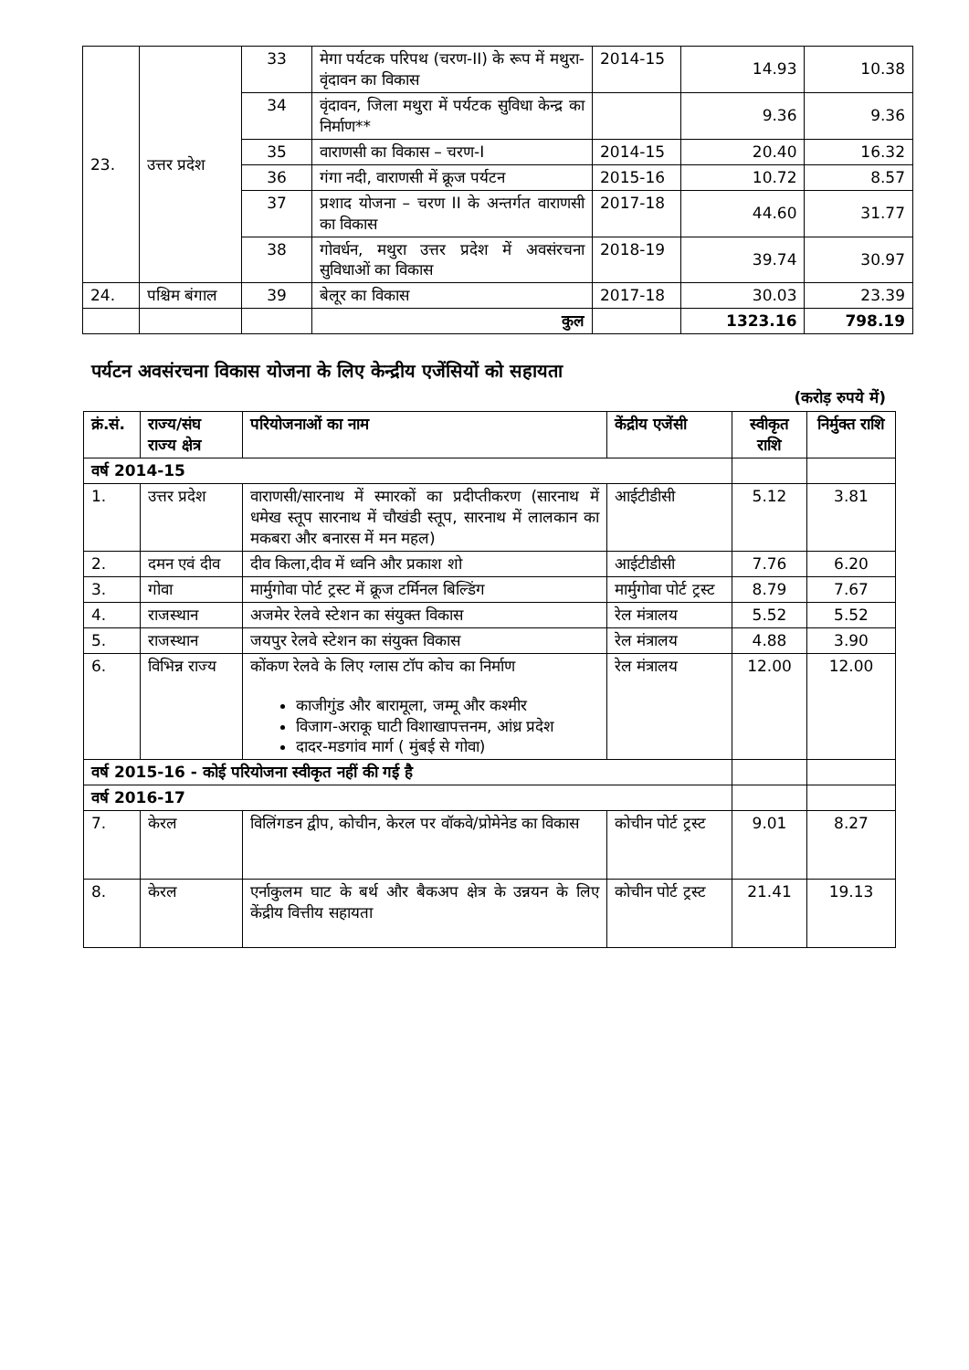| 23. | उत्तर प्रदेश | 33 | मेगा पर्यटक परिपथ (चरण-II) के रूप में मथुरा-वृंदावन का विकास | 2014-15 | 14.93 | 10.38 |
| | | 34 | वृंदावन, जिला मथुरा में पर्यटक सुविधा केन्द्र का निर्माण** | | 9.36 | 9.36 |
| | | 35 | वाराणसी का विकास – चरण-I | 2014-15 | 20.40 | 16.32 |
| | | 36 | गंगा नदी, वाराणसी में क्रूज पर्यटन | 2015-16 | 10.72 | 8.57 |
| | | 37 | प्रशाद योजना – चरण II के अन्तर्गत वाराणसी का विकास | 2017-18 | 44.60 | 31.77 |
| | | 38 | गोवर्धन, मथुरा उत्तर प्रदेश में अवसंरचना सुविधाओं का विकास | 2018-19 | 39.74 | 30.97 |
| 24. | पश्चिम बंगाल | 39 | बेलूर का विकास | 2017-18 | 30.03 | 23.39 |
| | | | कुल | | 1323.16 | 798.19 |
पर्यटन अवसंरचना विकास योजना के लिए केन्द्रीय एजेंसियों को सहायता
(करोड़ रुपये में)
| क्रं.सं. | राज्य/संघ राज्य क्षेत्र | परियोजनाओं का नाम | केंद्रीय एजेंसी | स्वीकृत राशि | निर्मुक्त राशि |
| --- | --- | --- | --- | --- | --- |
| वर्ष 2014-15 | | | | | |
| 1. | उत्तर प्रदेश | वाराणसी/सारनाथ में स्मारकों का प्रदीप्तीकरण (सारनाथ में धमेख स्तूप सारनाथ में चौखंडी स्तूप, सारनाथ में लालकान का मकबरा और बनारस में मन महल) | आईटीडीसी | 5.12 | 3.81 |
| 2. | दमन एवं दीव | दीव किला,दीव में ध्वनि और प्रकाश शो | आईटीडीसी | 7.76 | 6.20 |
| 3. | गोवा | मार्मुगोवा पोर्ट ट्रस्ट में क्रूज टर्मिनल बिल्डिंग | मार्मुगोवा पोर्ट ट्रस्ट | 8.79 | 7.67 |
| 4. | राजस्थान | अजमेर रेलवे स्टेशन का संयुक्त विकास | रेल मंत्रालय | 5.52 | 5.52 |
| 5. | राजस्थान | जयपुर रेलवे स्टेशन का संयुक्त विकास | रेल मंत्रालय | 4.88 | 3.90 |
| 6. | विभिन्न राज्य | कोंकण रेलवे के लिए ग्लास टॉप कोच का निर्माण काजीगुंड और बारामूला, जम्मू और कश्मीर विजाग-अराकू घाटी विशाखापत्तनम, आंध्र प्रदेश दादर-मडगांव मार्ग ( मुंबई से गोवा) | रेल मंत्रालय | 12.00 | 12.00 |
| वर्ष 2015-16 - कोई परियोजना स्वीकृत नहीं की गई है | | | | | |
| वर्ष 2016-17 | | | | | |
| 7. | केरल | विलिंगडन द्वीप, कोचीन, केरल पर वॉकवे/प्रोमेनेड का विकास | कोचीन पोर्ट ट्रस्ट | 9.01 | 8.27 |
| 8. | केरल | एर्नाकुलम घाट के बर्थ और बैकअप क्षेत्र के उन्नयन के लिए केंद्रीय वित्तीय सहायता | कोचीन पोर्ट ट्रस्ट | 21.41 | 19.13 |